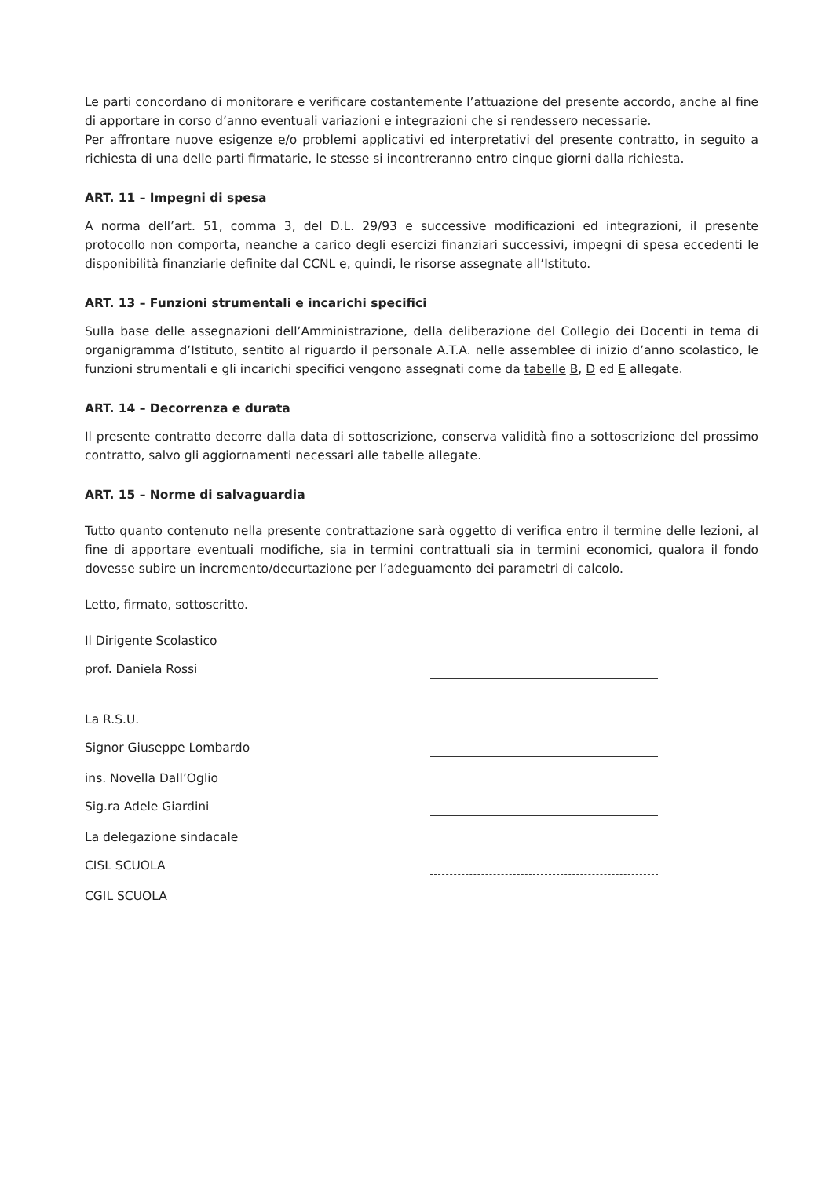Le parti concordano di monitorare e verificare costantemente l’attuazione del presente accordo, anche al fine di apportare in corso d’anno eventuali variazioni e integrazioni che si rendessero necessarie.
Per affrontare nuove esigenze e/o problemi applicativi ed interpretativi del presente contratto, in seguito a richiesta di una delle parti firmatarie, le stesse si incontreranno entro cinque giorni dalla richiesta.
ART. 11 – Impegni di spesa
A norma dell’art. 51, comma 3, del D.L. 29/93 e successive modificazioni ed integrazioni, il presente protocollo non comporta, neanche a carico degli esercizi finanziari successivi, impegni di spesa eccedenti le disponibilità finanziarie definite dal CCNL e, quindi, le risorse assegnate all’Istituto.
ART. 13 – Funzioni strumentali e incarichi specifici
Sulla base delle assegnazioni dell’Amministrazione, della deliberazione del Collegio dei Docenti in tema di organigramma d’Istituto, sentito al riguardo il personale A.T.A. nelle assemblee di inizio d’anno scolastico, le funzioni strumentali e gli incarichi specifici vengono assegnati come da tabelle B, D ed E allegate.
ART. 14 – Decorrenza e durata
Il presente contratto decorre dalla data di sottoscrizione, conserva validità fino a sottoscrizione del prossimo contratto, salvo gli aggiornamenti necessari alle tabelle allegate.
ART. 15 – Norme di salvaguardia
Tutto quanto contenuto nella presente contrattazione sarà oggetto di verifica entro il termine delle lezioni, al fine di apportare eventuali modifiche, sia in termini contrattuali sia in termini economici, qualora il fondo dovesse subire un incremento/decurtazione per l’adeguamento dei parametri di calcolo.
Letto, firmato, sottoscritto.
Il Dirigente Scolastico
prof. Daniela Rossi
La R.S.U.
Signor Giuseppe Lombardo
ins. Novella Dall’Oglio
Sig.ra Adele Giardini
La delegazione sindacale
CISL SCUOLA
CGIL SCUOLA